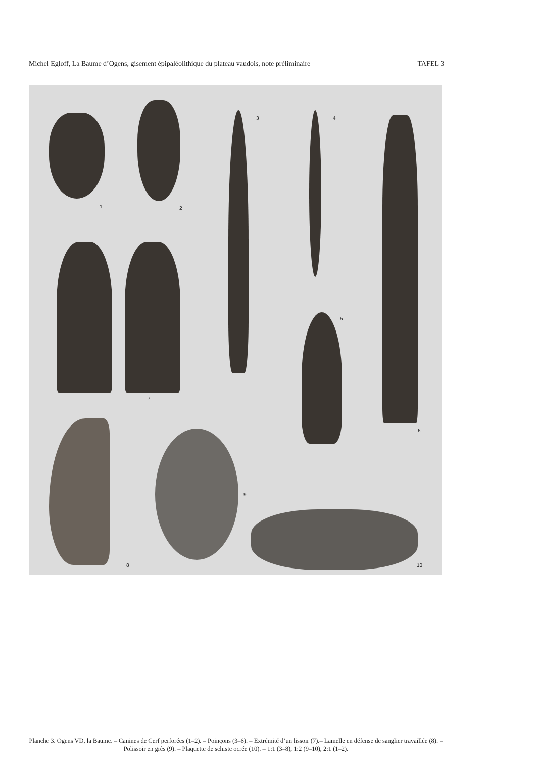Michel Egloff, La Baume d’Ogens, gisement épipaléolithique du plateau vaudois, note préliminaire TAFEL 3
1 2
3 4
5
6
7
8
9
10
Planche 3. Ogens VD, la Baume. – Canines de Cerf perforées (1–2). – Poinçons (3–6). – Extrémité d’un lissoir (7).– Lamelle en défense de sanglier travaillée (8). – Polissoir en grès (9). – Plaquette de schiste ocrée (10). – 1:1 (3–8), 1:2 (9–10), 2:1 (1–2).